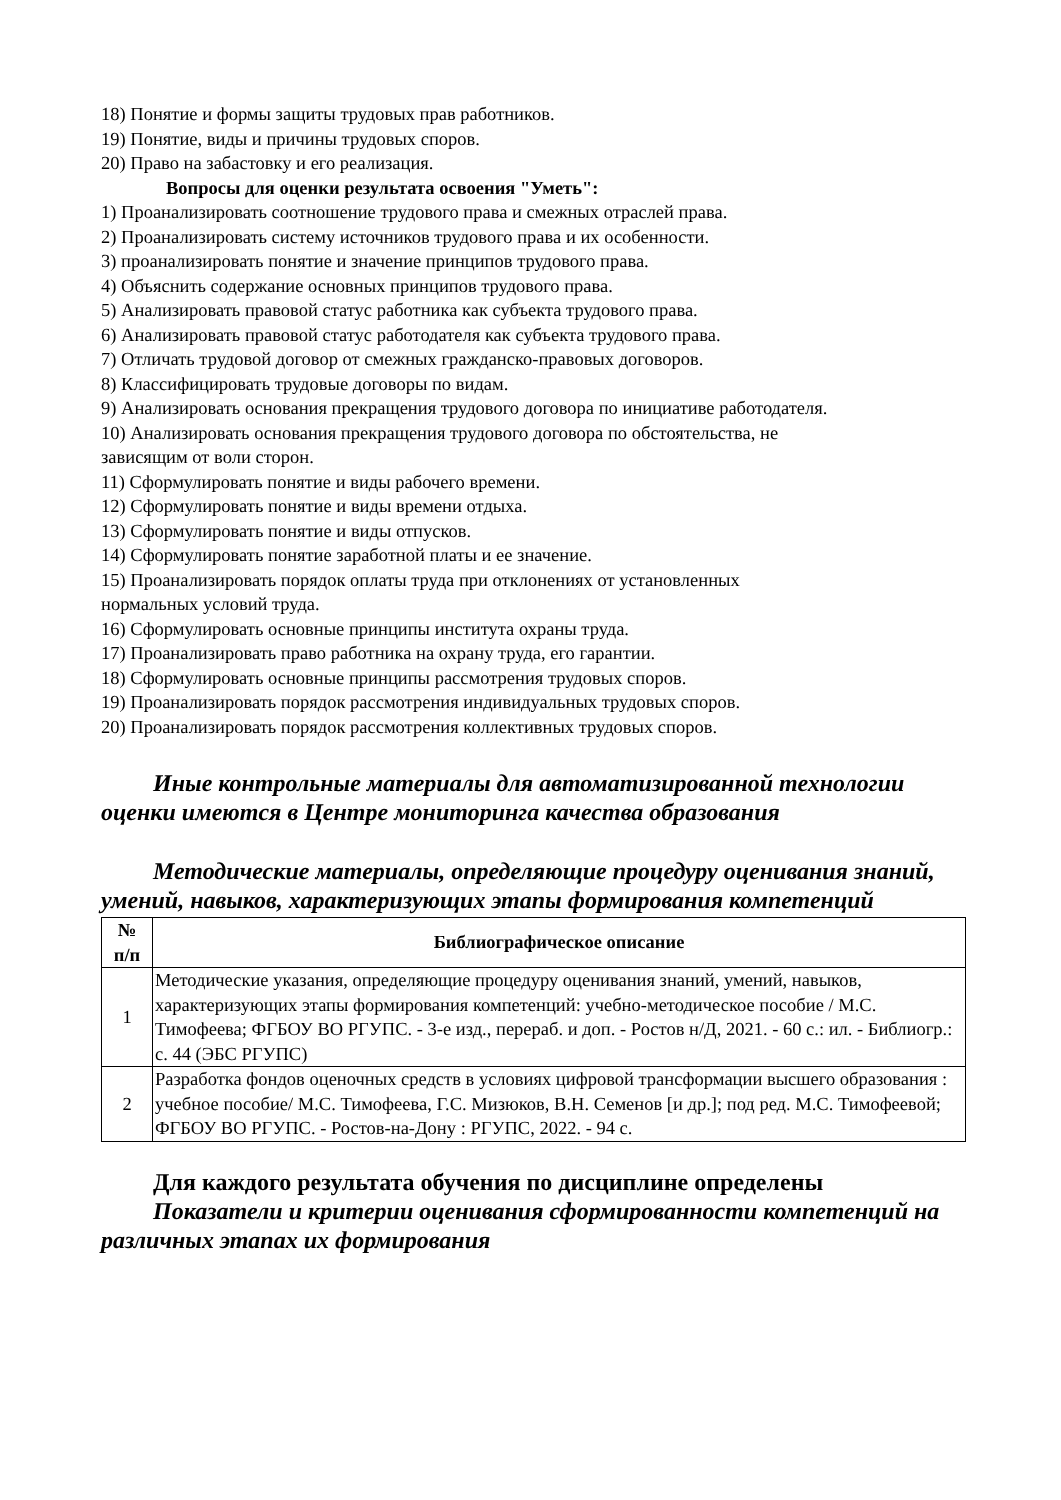18) Понятие и формы защиты трудовых прав работников.
19) Понятие, виды и причины трудовых споров.
20) Право на забастовку и его реализация.
Вопросы для оценки результата освоения "Уметь":
1) Проанализировать соотношение трудового права и смежных отраслей права.
2) Проанализировать систему источников трудового права и их особенности.
3) проанализировать понятие и значение принципов трудового права.
4) Объяснить содержание основных принципов трудового права.
5) Анализировать правовой статус работника как субъекта трудового права.
6) Анализировать правовой статус работодателя как субъекта трудового права.
7) Отличать трудовой договор от смежных гражданско-правовых договоров.
8) Классифицировать трудовые договоры по видам.
9) Анализировать основания прекращения трудового договора по инициативе работодателя.
10) Анализировать основания прекращения трудового договора по обстоятельства, не
зависящим от воли сторон.
11) Сформулировать понятие и виды рабочего времени.
12) Сформулировать понятие и виды времени отдыха.
13) Сформулировать понятие и виды отпусков.
14) Сформулировать понятие заработной платы и ее значение.
15) Проанализировать порядок оплаты труда при отклонениях от установленных
нормальных условий труда.
16) Сформулировать основные принципы института охраны труда.
17) Проанализировать право работника на охрану труда, его гарантии.
18) Сформулировать основные принципы рассмотрения трудовых споров.
19) Проанализировать порядок рассмотрения индивидуальных трудовых споров.
20) Проанализировать порядок рассмотрения коллективных трудовых споров.
Иные контрольные материалы для автоматизированной технологии оценки имеются в Центре мониторинга качества образования
Методические материалы, определяющие процедуру оценивания знаний, умений, навыков, характеризующих этапы формирования компетенций
| № п/п | Библиографическое описание |
| --- | --- |
| 1 | Методические указания, определяющие процедуру оценивания знаний, умений, навыков, характеризующих этапы формирования компетенций: учебно-методическое пособие / М.С. Тимофеева; ФГБОУ ВО РГУПС. - 3-е изд., перераб. и доп. - Ростов н/Д, 2021. - 60 с.: ил. - Библиогр.: с. 44 (ЭБС РГУПС) |
| 2 | Разработка фондов оценочных средств в условиях цифровой трансформации высшего образования : учебное пособие/ М.С. Тимофеева, Г.С. Мизюков, В.Н. Семенов [и др.]; под ред. М.С. Тимофеевой; ФГБОУ ВО РГУПС. - Ростов-на-Дону : РГУПС, 2022. - 94 с. |
Для каждого результата обучения по дисциплине определены
Показатели и критерии оценивания сформированности компетенций на различных этапах их формирования